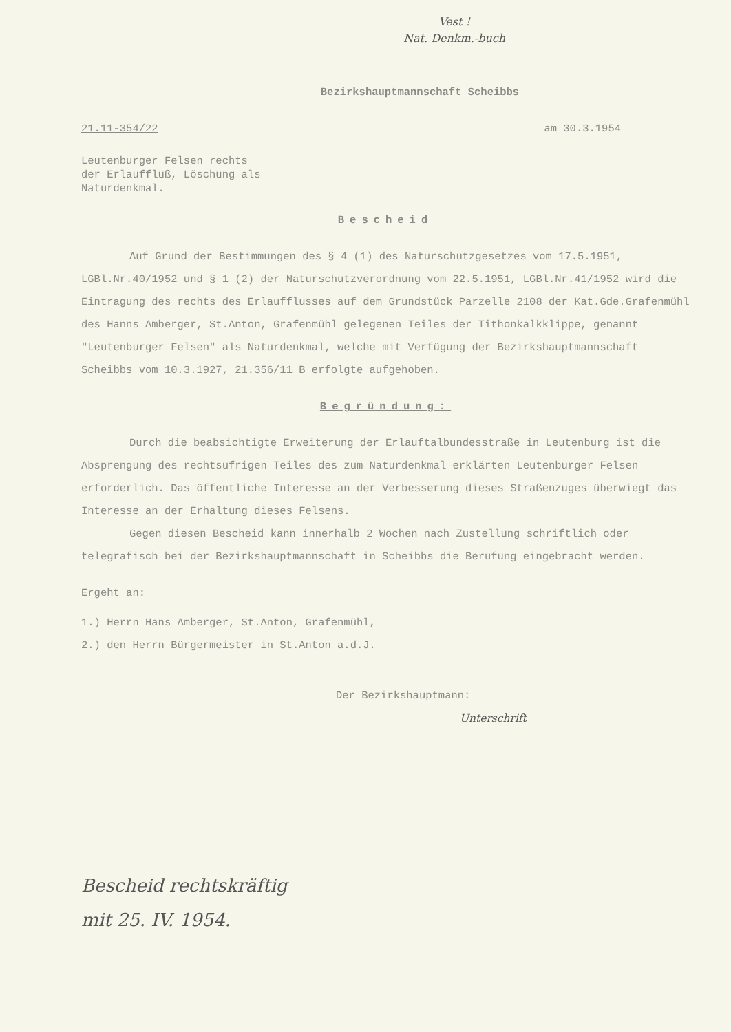Vest !
Nat. Denkm.-buch
Bezirkshauptmannschaft Scheibbs
21.11-354/22 am 30.3.1954
Leutenburger Felsen rechts
der Erlauffluß, Löschung als
Naturdenkmal.
Bescheid
Auf Grund der Bestimmungen des § 4 (1) des Naturschutzgesetzes vom 17.5.1951, LGBl.Nr.40/1952 und § 1 (2) der Naturschutzverordnung vom 22.5.1951, LGBl.Nr.41/1952 wird die Eintragung des rechts des Erlaufflusses auf dem Grundstück Parzelle 2108 der Kat.Gde.Grafenmühl des Hanns Amberger, St.Anton, Grafenmühl gelegenen Teiles der Tithonkalkklippe, genannt "Leutenburger Felsen" als Naturdenkmal, welche mit Verfügung der Bezirkshauptmannschaft Scheibbs vom 10.3.1927, 21.356/11 B erfolgte aufgehoben.
Begründung:
Durch die beabsichtigte Erweiterung der Erlauftalbundesstraße in Leutenburg ist die Absprengung des rechtsufrigen Teiles des zum Naturdenkmal erklärten Leutenburger Felsen erforderlich. Das öffentliche Interesse an der Verbesserung dieses Straßenzuges überwiegt das Interesse an der Erhaltung dieses Felsens.
Gegen diesen Bescheid kann innerhalb 2 Wochen nach Zustellung schriftlich oder telegrafisch bei der Bezirkshauptmannschaft in Scheibbs die Berufung eingebracht werden.
Ergeht an:
1.) Herrn Hans Amberger, St.Anton, Grafenmühl,
2.) den Herrn Bürgermeister in St.Anton a.d.J.
Der Bezirkshauptmann:
Unterschrift
Bescheid rechtskräftig
mit 25. IV. 1954.